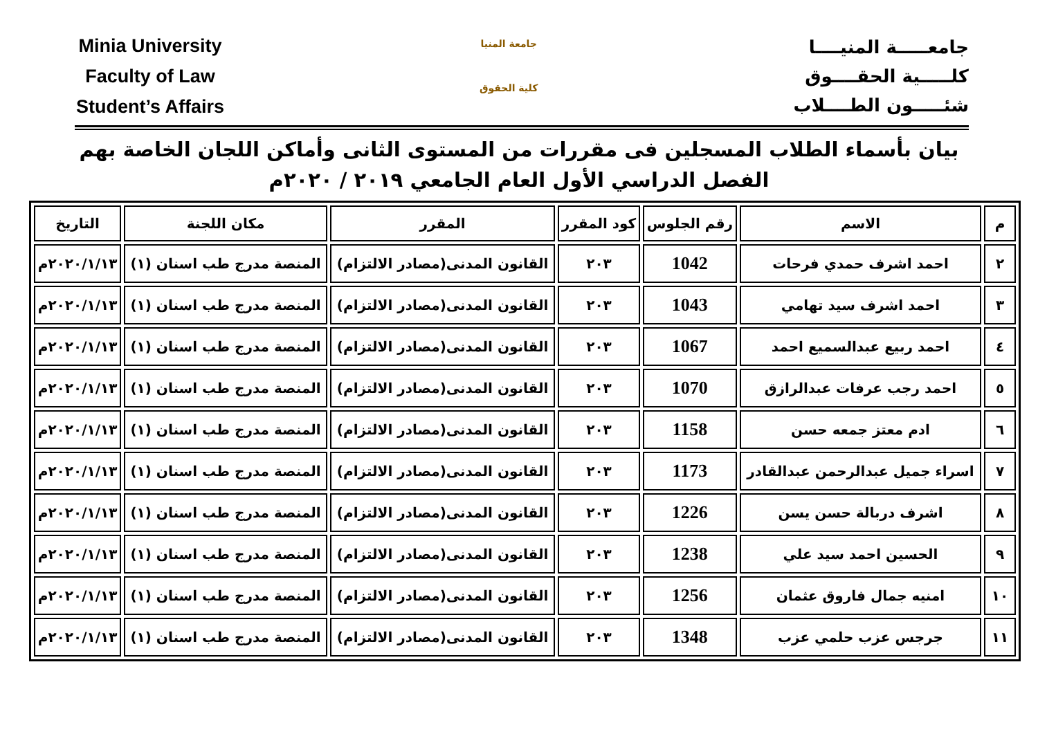Minia University
Faculty of Law
Student’s Affairs
جامعة المنيا
كلية الحقوق
جامعـــــة المنيــــا
كلـــــية الحقــــوق
شئـــــون الطــــلاب
بيان بأسماء الطلاب المسجلين فى مقررات من المستوى الثانى وأماكن اللجان الخاصة بهم
الفصل الدراسي الأول العام الجامعي ٢٠١٩ / ٢٠٢٠م
| م | الاسم | رقم الجلوس | كود المقرر | المقرر | مكان اللجنة | التاريخ |
| --- | --- | --- | --- | --- | --- | --- |
| ٢ | احمد اشرف حمدي فرحات | 1042 | ٢٠٣ | القانون المدنى(مصادر الالتزام) | المنصة مدرج طب اسنان (١) | ٢٠٢٠/١/١٣م |
| ٣ | احمد اشرف سيد تهامي | 1043 | ٢٠٣ | القانون المدنى(مصادر الالتزام) | المنصة مدرج طب اسنان (١) | ٢٠٢٠/١/١٣م |
| ٤ | احمد ربيع عبدالسميع احمد | 1067 | ٢٠٣ | القانون المدنى(مصادر الالتزام) | المنصة مدرج طب اسنان (١) | ٢٠٢٠/١/١٣م |
| ٥ | احمد رجب عرفات عبدالرازق | 1070 | ٢٠٣ | القانون المدنى(مصادر الالتزام) | المنصة مدرج طب اسنان (١) | ٢٠٢٠/١/١٣م |
| ٦ | ادم معتز جمعه حسن | 1158 | ٢٠٣ | القانون المدنى(مصادر الالتزام) | المنصة مدرج طب اسنان (١) | ٢٠٢٠/١/١٣م |
| ٧ | اسراء جميل عبدالرحمن عبدالقادر | 1173 | ٢٠٣ | القانون المدنى(مصادر الالتزام) | المنصة مدرج طب اسنان (١) | ٢٠٢٠/١/١٣م |
| ٨ | اشرف دربالة حسن يسن | 1226 | ٢٠٣ | القانون المدنى(مصادر الالتزام) | المنصة مدرج طب اسنان (١) | ٢٠٢٠/١/١٣م |
| ٩ | الحسين احمد سيد علي | 1238 | ٢٠٣ | القانون المدنى(مصادر الالتزام) | المنصة مدرج طب اسنان (١) | ٢٠٢٠/١/١٣م |
| ١٠ | امنيه جمال فاروق عثمان | 1256 | ٢٠٣ | القانون المدنى(مصادر الالتزام) | المنصة مدرج طب اسنان (١) | ٢٠٢٠/١/١٣م |
| ١١ | جرجس عزب حلمي عزب | 1348 | ٢٠٣ | القانون المدنى(مصادر الالتزام) | المنصة مدرج طب اسنان (١) | ٢٠٢٠/١/١٣م |